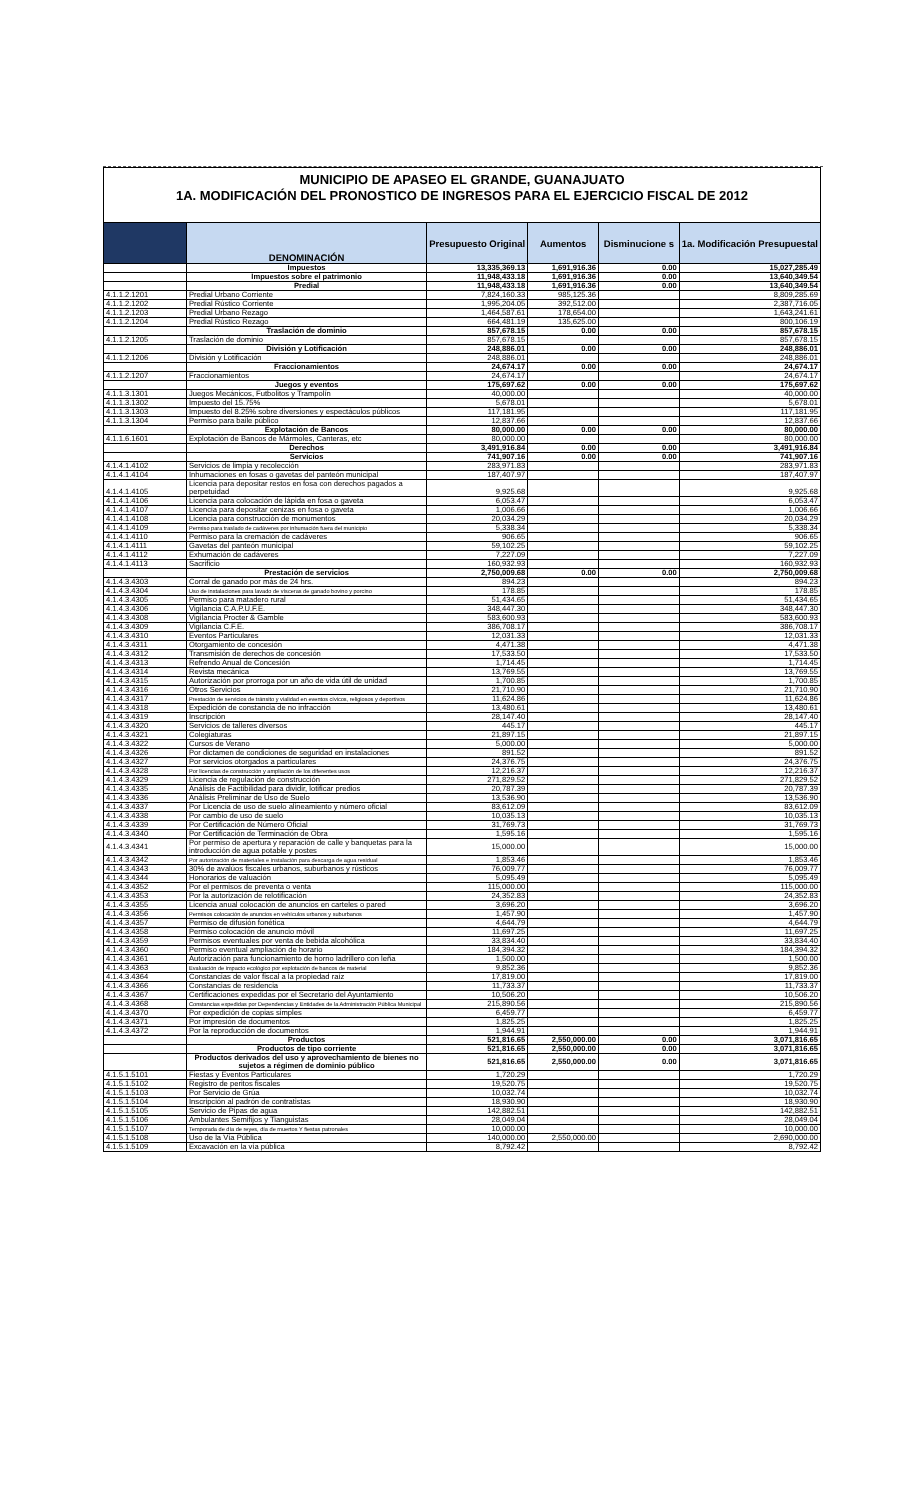MUNICIPIO DE APASEO EL GRANDE, GUANAJUATO
1A. MODIFICACIÓN DEL PRONOSTICO DE INGRESOS PARA EL EJERCICIO FISCAL DE 2012
| | DENOMINACIÓN | Presupuesto Original | Aumentos | Disminucione s | 1a. Modificación Presupuestal |
| --- | --- | --- | --- | --- | --- |
| | Impuestos | 13,335,369.13 | 1,691,916.36 | 0.00 | 15,027,285.49 |
| | Impuestos sobre el patrimonio | 11,948,433.18 | 1,691,916.36 | 0.00 | 13,640,349.54 |
| | Predial | 11,948,433.18 | 1,691,916.36 | 0.00 | 13,640,349.54 |
| 4.1.1.2.1201 | Predial Urbano Corriente | 7,824,160.33 | 985,125.36 | | 8,809,285.69 |
| 4.1.1.2.1202 | Predial Rústico Corriente | 1,995,204.05 | 392,512.00 | | 2,387,716.05 |
| 4.1.1.2.1203 | Predial Urbano Rezago | 1,464,587.61 | 178,654.00 | | 1,643,241.61 |
| 4.1.1.2.1204 | Predial Rústico Rezago | 664,481.19 | 135,625.00 | | 800,106.19 |
| | Traslación de dominio | 857,678.15 | 0.00 | 0.00 | 857,678.15 |
| 4.1.1.2.1205 | Traslación de dominio | 857,678.15 | | | 857,678.15 |
| | División y Lotificación | 248,886.01 | 0.00 | 0.00 | 248,886.01 |
| 4.1.1.2.1206 | División y Lotificación | 248,886.01 | | | 248,886.01 |
| | Fraccionamientos | 24,674.17 | 0.00 | 0.00 | 24,674.17 |
| 4.1.1.2.1207 | Fraccionamientos | 24,674.17 | | | 24,674.17 |
| | Juegos y eventos | 175,697.62 | 0.00 | 0.00 | 175,697.62 |
| 4.1.1.3.1301 | Juegos Mecánicos, Futbolitos y Trampolín | 40,000.00 | | | 40,000.00 |
| 4.1.1.3.1302 | Impuesto del 15.75% | 5,678.01 | | | 5,678.01 |
| 4.1.1.3.1303 | Impuesto del 8.25% sobre diversiones y espectáculos públicos | 117,181.95 | | | 117,181.95 |
| 4.1.1.3.1304 | Permiso para baile público | 12,837.66 | | | 12,837.66 |
| | Explotación de Bancos | 80,000.00 | 0.00 | 0.00 | 80,000.00 |
| 4.1.1.6.1601 | Explotación de Bancos de Mármoles, Canteras, etc | 80,000.00 | | | 80,000.00 |
| | Derechos | 3,491,916.84 | 0.00 | 0.00 | 3,491,916.84 |
| | Servicios | 741,907.16 | 0.00 | 0.00 | 741,907.16 |
| 4.1.4.1.4102 | Servicios de limpia y recolección | 283,971.83 | | | 283,971.83 |
| 4.1.4.1.4104 | Inhumaciones en fosas o gavetas del panteón municipal | 187,407.97 | | | 187,407.97 |
| 4.1.4.1.4105 | Licencia para depositar restos en fosa con derechos pagados a perpetuidad | 9,925.68 | | | 9,925.68 |
| 4.1.4.1.4106 | Licencia para colocación de lápida en fosa o gaveta | 6,053.47 | | | 6,053.47 |
| 4.1.4.1.4107 | Licencia para depositar cenizas en fosa o gaveta | 1,006.66 | | | 1,006.66 |
| 4.1.4.1.4108 | Licencia para construcción de monumentos | 20,034.29 | | | 20,034.29 |
| 4.1.4.1.4109 | Permiso para traslado de cadáveres por inhumación fuera del municipio | 5,338.34 | | | 5,338.34 |
| 4.1.4.1.4110 | Permiso para la cremación de cadáveres | 906.65 | | | 906.65 |
| 4.1.4.1.4111 | Gavetas del panteón municipal | 59,102.25 | | | 59,102.25 |
| 4.1.4.1.4112 | Exhumación de cadáveres | 7,227.09 | | | 7,227.09 |
| 4.1.4.1.4113 | Sacrificio | 160,932.93 | | | 160,932.93 |
| | Prestación de servicios | 2,750,009.68 | 0.00 | 0.00 | 2,750,009.68 |
| 4.1.4.3.4303 | Corral de ganado por más de 24 hrs. | 894.23 | | | 894.23 |
| 4.1.4.3.4304 | Uso de instalaciones para lavado de vísceras de ganado bovino y porcino | 178.85 | | | 178.85 |
| 4.1.4.3.4305 | Permiso para matadero rural | 51,434.65 | | | 51,434.65 |
| 4.1.4.3.4306 | Vigilancia C.A.P.U.F.E. | 348,447.30 | | | 348,447.30 |
| 4.1.4.3.4308 | Vigilancia Procter & Gamble | 583,600.93 | | | 583,600.93 |
| 4.1.4.3.4309 | Vigilancia C.F.E. | 386,708.17 | | | 386,708.17 |
| 4.1.4.3.4310 | Eventos Particulares | 12,031.33 | | | 12,031.33 |
| 4.1.4.3.4311 | Otorgamiento de concesión | 4,471.38 | | | 4,471.38 |
| 4.1.4.3.4312 | Transmisión de derechos de concesión | 17,533.50 | | | 17,533.50 |
| 4.1.4.3.4313 | Refrendo Anual de Concesión | 1,714.45 | | | 1,714.45 |
| 4.1.4.3.4314 | Revista mecánica | 13,769.55 | | | 13,769.55 |
| 4.1.4.3.4315 | Autorización por prorroga por un año de vida útil de unidad | 1,700.85 | | | 1,700.85 |
| 4.1.4.3.4316 | Otros Servicios | 21,710.90 | | | 21,710.90 |
| 4.1.4.3.4317 | Prestación de servicios de tránsito y vialidad en eventos cívicos, religiosos y deportivos | 11,624.86 | | | 11,624.86 |
| 4.1.4.3.4318 | Expedición de constancia de no infracción | 13,480.61 | | | 13,480.61 |
| 4.1.4.3.4319 | Inscripción | 28,147.40 | | | 28,147.40 |
| 4.1.4.3.4320 | Servicios de talleres diversos | 445.17 | | | 445.17 |
| 4.1.4.3.4321 | Colegiaturas | 21,897.15 | | | 21,897.15 |
| 4.1.4.3.4322 | Cursos de Verano | 5,000.00 | | | 5,000.00 |
| 4.1.4.3.4326 | Por dictamen de condiciones de seguridad en instalaciones | 891.52 | | | 891.52 |
| 4.1.4.3.4327 | Por servicios otorgados a particulares | 24,376.75 | | | 24,376.75 |
| 4.1.4.3.4328 | Por licencias de construcción y ampliación de los diferentes usos | 12,216.37 | | | 12,216.37 |
| 4.1.4.3.4329 | Licencia de regulación de construcción | 271,829.52 | | | 271,829.52 |
| 4.1.4.3.4335 | Análisis de Factibilidad para dividir, lotificar predios | 20,787.39 | | | 20,787.39 |
| 4.1.4.3.4336 | Análisis Preliminar de Uso de Suelo | 13,536.90 | | | 13,536.90 |
| 4.1.4.3.4337 | Por Licencia de uso de suelo alineamiento y número oficial | 83,612.09 | | | 83,612.09 |
| 4.1.4.3.4338 | Por cambio de uso de suelo | 10,035.13 | | | 10,035.13 |
| 4.1.4.3.4339 | Por Certificación de Número Oficial | 31,769.73 | | | 31,769.73 |
| 4.1.4.3.4340 | Por Certificación de Terminación de Obra | 1,595.16 | | | 1,595.16 |
| 4.1.4.3.4341 | Por permiso de apertura y reparación de calle y banquetas para la introducción de agua potable y postes | 15,000.00 | | | 15,000.00 |
| 4.1.4.3.4342 | Por autorización de materiales e instalación para descarga de agua residual | 1,853.46 | | | 1,853.46 |
| 4.1.4.3.4343 | 30% de avalúos fiscales urbanos, suburbanos y rústicos | 76,009.77 | | | 76,009.77 |
| 4.1.4.3.4344 | Honorarios de valuación | 5,095.49 | | | 5,095.49 |
| 4.1.4.3.4352 | Por el permisos de preventa o venta | 115,000.00 | | | 115,000.00 |
| 4.1.4.3.4353 | Por la autorización de relotificación | 24,352.83 | | | 24,352.83 |
| 4.1.4.3.4355 | Licencia anual colocación de anuncios en carteles o pared | 3,696.20 | | | 3,696.20 |
| 4.1.4.3.4356 | Permisos colocación de anuncios en vehículos urbanos y suburbanos | 1,457.90 | | | 1,457.90 |
| 4.1.4.3.4357 | Permiso de difusión fonética | 4,644.79 | | | 4,644.79 |
| 4.1.4.3.4358 | Permiso colocación de anuncio móvil | 11,697.25 | | | 11,697.25 |
| 4.1.4.3.4359 | Permisos eventuales por venta de bebida alcohólica | 33,834.40 | | | 33,834.40 |
| 4.1.4.3.4360 | Permiso eventual ampliación de horario | 184,394.32 | | | 184,394.32 |
| 4.1.4.3.4361 | Autorización para funcionamiento de horno ladrillero con leña | 1,500.00 | | | 1,500.00 |
| 4.1.4.3.4363 | Evaluación de impacto ecológico por explotación de bancos de material | 9,852.36 | | | 9,852.36 |
| 4.1.4.3.4364 | Constancias de valor fiscal a la propiedad raíz | 17,819.00 | | | 17,819.00 |
| 4.1.4.3.4366 | Constancias de residencia | 11,733.37 | | | 11,733.37 |
| 4.1.4.3.4367 | Certificaciones expedidas por el Secretario del Ayuntamiento | 10,506.20 | | | 10,506.20 |
| 4.1.4.3.4368 | Constancias expedidas por Dependencias y Entidades de la Administración Pública Municipal | 215,890.56 | | | 215,890.56 |
| 4.1.4.3.4370 | Por expedición de copias simples | 6,459.77 | | | 6,459.77 |
| 4.1.4.3.4371 | Por impresión de documentos | 1,825.25 | | | 1,825.25 |
| 4.1.4.3.4372 | Por la reproducción de documentos | 1,944.91 | | | 1,944.91 |
| | Productos | 521,816.65 | 2,550,000.00 | 0.00 | 3,071,816.65 |
| | Productos de tipo corriente | 521,816.65 | 2,550,000.00 | 0.00 | 3,071,816.65 |
| | Productos derivados del uso y aprovechamiento de bienes no sujetos a régimen de dominio público | 521,816.65 | 2,550,000.00 | 0.00 | 3,071,816.65 |
| 4.1.5.1.5101 | Fiestas y Eventos Particulares | 1,720.29 | | | 1,720.29 |
| 4.1.5.1.5102 | Registro de peritos fiscales | 19,520.75 | | | 19,520.75 |
| 4.1.5.1.5103 | Por Servicio de Grúa | 10,032.74 | | | 10,032.74 |
| 4.1.5.1.5104 | Inscripción al padrón de contratistas | 18,930.90 | | | 18,930.90 |
| 4.1.5.1.5105 | Servicio de Pipas de agua | 142,882.51 | | | 142,882.51 |
| 4.1.5.1.5106 | Ambulantes Semifijos y Tianguistas | 28,049.04 | | | 28,049.04 |
| 4.1.5.1.5107 | Temporada de día de reyes, día de muertos Y fiestas patronales | 10,000.00 | | | 10,000.00 |
| 4.1.5.1.5108 | Uso de la Vía Pública | 140,000.00 | 2,550,000.00 | | 2,690,000.00 |
| 4.1.5.1.5109 | Excavación en la vía pública | 8,792.42 | | | 8,792.42 |